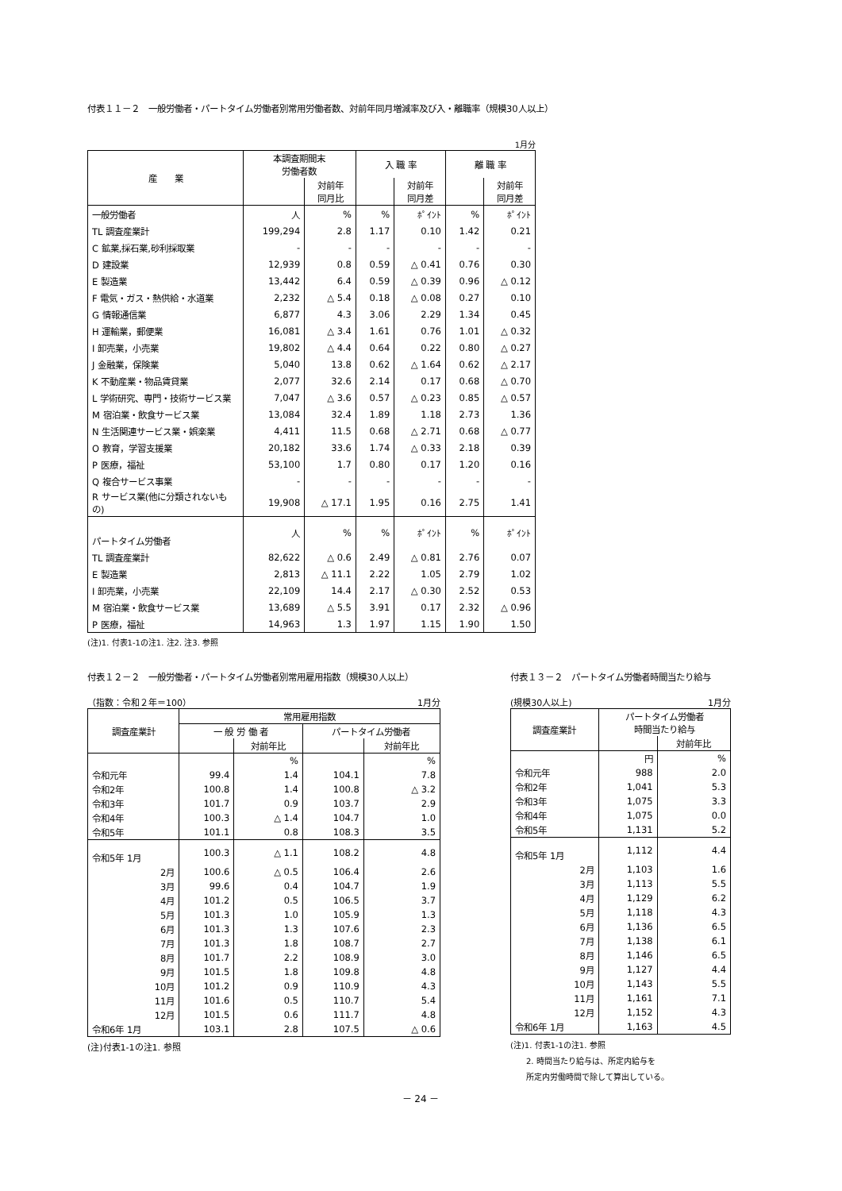付表１１－２　一般労働者・パートタイム労働者別常用労働者数、対前年同月増減率及び入・離職率（規模30人以上）
1月分
| 産 業 | 本調査期間末 労働者数 | | 入 職 率 | | 離 職 率 | |
| | | 対前年 同月比 | | 対前年 同月差 | | 対前年 同月差 |
| 一般労働者 | 人 | % | % | ﾎﾟｲﾝﾄ | % | ﾎﾟｲﾝﾄ |
| TL 調査産業計 | 199,294 | 2.8 | 1.17 | 0.10 | 1.42 | 0.21 |
| C 鉱業,採石業,砂利採取業 | - | - | - | - | - | - |
| D 建設業 | 12,939 | 0.8 | 0.59 | △ 0.41 | 0.76 | 0.30 |
| E 製造業 | 13,442 | 6.4 | 0.59 | △ 0.39 | 0.96 | △ 0.12 |
| F 電気・ガス・熱供給・水道業 | 2,232 | △ 5.4 | 0.18 | △ 0.08 | 0.27 | 0.10 |
| G 情報通信業 | 6,877 | 4.3 | 3.06 | 2.29 | 1.34 | 0.45 |
| H 運輸業，郵便業 | 16,081 | △ 3.4 | 1.61 | 0.76 | 1.01 | △ 0.32 |
| I 卸売業，小売業 | 19,802 | △ 4.4 | 0.64 | 0.22 | 0.80 | △ 0.27 |
| J 金融業，保険業 | 5,040 | 13.8 | 0.62 | △ 1.64 | 0.62 | △ 2.17 |
| K 不動産業・物品賃貸業 | 2,077 | 32.6 | 2.14 | 0.17 | 0.68 | △ 0.70 |
| L 学術研究、専門・技術サービス業 | 7,047 | △ 3.6 | 0.57 | △ 0.23 | 0.85 | △ 0.57 |
| M 宿泊業・飲食サービス業 | 13,084 | 32.4 | 1.89 | 1.18 | 2.73 | 1.36 |
| N 生活関連サービス業・娯楽業 | 4,411 | 11.5 | 0.68 | △ 2.71 | 0.68 | △ 0.77 |
| O 教育，学習支援業 | 20,182 | 33.6 | 1.74 | △ 0.33 | 2.18 | 0.39 |
| P 医療，福祉 | 53,100 | 1.7 | 0.80 | 0.17 | 1.20 | 0.16 |
| Q 複合サービス事業 | - | - | - | - | - | - |
| R サービス業(他に分類されないもの) | 19,908 | △ 17.1 | 1.95 | 0.16 | 2.75 | 1.41 |
| パートタイム労働者 | 人 | % | % | ﾎﾟｲﾝﾄ | % | ﾎﾟｲﾝﾄ |
| TL 調査産業計 | 82,622 | △ 0.6 | 2.49 | △ 0.81 | 2.76 | 0.07 |
| E 製造業 | 2,813 | △ 11.1 | 2.22 | 1.05 | 2.79 | 1.02 |
| I 卸売業，小売業 | 22,109 | 14.4 | 2.17 | △ 0.30 | 2.52 | 0.53 |
| M 宿泊業・飲食サービス業 | 13,689 | △ 5.5 | 3.91 | 0.17 | 2.32 | △ 0.96 |
| P 医療，福祉 | 14,963 | 1.3 | 1.97 | 1.15 | 1.90 | 1.50 |
(注)1. 付表1-1の注1. 注2. 注3. 参照
付表１２－２　一般労働者・パートタイム労働者別常用雇用指数（規模30人以上）
（指数：令和２年＝100） 1月分
| 調査産業計 | 常用雇用指数 | | | |
| | 一 般 労 働 者 | | パートタイム労働者 | |
| | | 対前年比 | | 対前年比 |
| | | % | | % |
| 令和元年 | 99.4 | 1.4 | 104.1 | 7.8 |
| 令和2年 | 100.8 | 1.4 | 100.8 | △ 3.2 |
| 令和3年 | 101.7 | 0.9 | 103.7 | 2.9 |
| 令和4年 | 100.3 | △ 1.4 | 104.7 | 1.0 |
| 令和5年 | 101.1 | 0.8 | 108.3 | 3.5 |
| 令和5年 1月 | 100.3 | △ 1.1 | 108.2 | 4.8 |
| 2月 | 100.6 | △ 0.5 | 106.4 | 2.6 |
| 3月 | 99.6 | 0.4 | 104.7 | 1.9 |
| 4月 | 101.2 | 0.5 | 106.5 | 3.7 |
| 5月 | 101.3 | 1.0 | 105.9 | 1.3 |
| 6月 | 101.3 | 1.3 | 107.6 | 2.3 |
| 7月 | 101.3 | 1.8 | 108.7 | 2.7 |
| 8月 | 101.7 | 2.2 | 108.9 | 3.0 |
| 9月 | 101.5 | 1.8 | 109.8 | 4.8 |
| 10月 | 101.2 | 0.9 | 110.9 | 4.3 |
| 11月 | 101.6 | 0.5 | 110.7 | 5.4 |
| 12月 | 101.5 | 0.6 | 111.7 | 4.8 |
| 令和6年 1月 | 103.1 | 2.8 | 107.5 | △ 0.6 |
(注)付表1-1の注1. 参照
付表１３－２　パートタイム労働者時間当たり給与
(規模30人以上) 1月分
| 調査産業計 | パートタイム労働者 時間当たり給与 | |
| | | 対前年比 |
| | 円 | % |
| 令和元年 | 988 | 2.0 |
| 令和2年 | 1,041 | 5.3 |
| 令和3年 | 1,075 | 3.3 |
| 令和4年 | 1,075 | 0.0 |
| 令和5年 | 1,131 | 5.2 |
| 令和5年 1月 | 1,112 | 4.4 |
| 2月 | 1,103 | 1.6 |
| 3月 | 1,113 | 5.5 |
| 4月 | 1,129 | 6.2 |
| 5月 | 1,118 | 4.3 |
| 6月 | 1,136 | 6.5 |
| 7月 | 1,138 | 6.1 |
| 8月 | 1,146 | 6.5 |
| 9月 | 1,127 | 4.4 |
| 10月 | 1,143 | 5.5 |
| 11月 | 1,161 | 7.1 |
| 12月 | 1,152 | 4.3 |
| 令和6年 1月 | 1,163 | 4.5 |
(注)1. 付表1-1の注1. 参照
　　2. 時間当たり給与は、所定内給与を
　　所定内労働時間で除して算出している。
－ 24 －